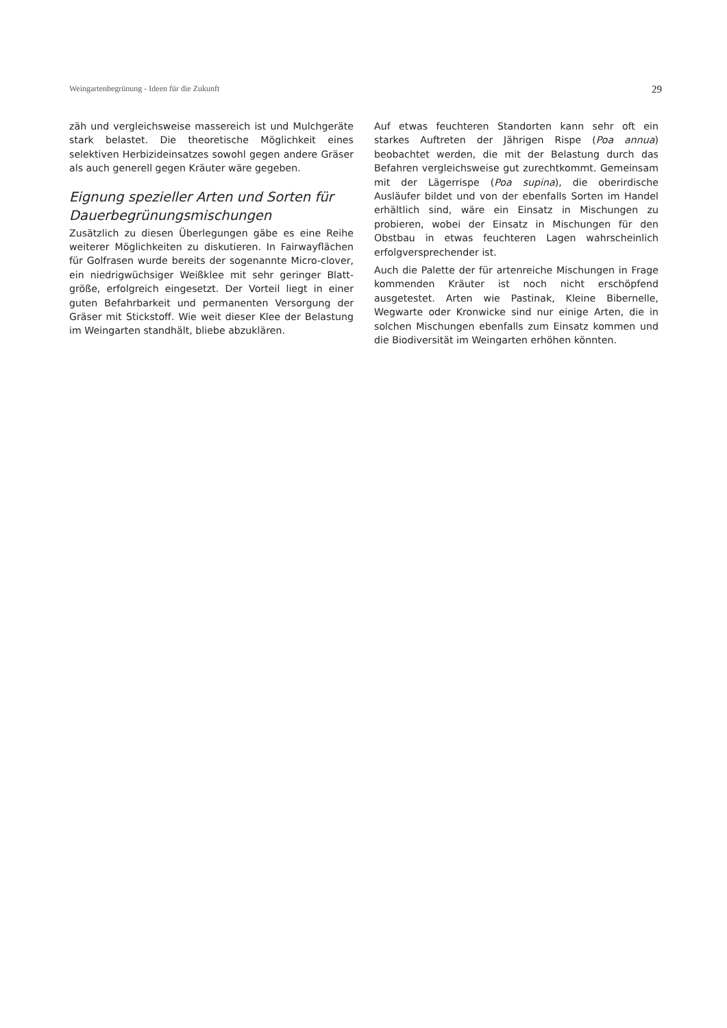Weingartenbegrünung - Ideen für die Zukunft 29
zäh und vergleichsweise massereich ist und Mulchgeräte stark belastet. Die theoretische Möglichkeit eines selektiven Herbizideinsatzes sowohl gegen andere Gräser als auch generell gegen Kräuter wäre gegeben.
Eignung spezieller Arten und Sorten für Dauerbegrünungsmischungen
Zusätzlich zu diesen Überlegungen gäbe es eine Reihe weiterer Möglichkeiten zu diskutieren. In Fairwayflächen für Golfrasen wurde bereits der sogenannte Micro-clover, ein niedrigwüchsiger Weißklee mit sehr geringer Blatt-größe, erfolgreich eingesetzt. Der Vorteil liegt in einer guten Befahrbarkeit und permanenten Versorgung der Gräser mit Stickstoff. Wie weit dieser Klee der Belastung im Weingarten standhält, bliebe abzuklären.
Auf etwas feuchteren Standorten kann sehr oft ein starkes Auftreten der Jährigen Rispe (Poa annua) beobachtet werden, die mit der Belastung durch das Befahren vergleichsweise gut zurechtkommt. Gemeinsam mit der Lägerrispe (Poa supina), die oberirdische Ausläufer bildet und von der ebenfalls Sorten im Handel erhältlich sind, wäre ein Einsatz in Mischungen zu probieren, wobei der Einsatz in Mischungen für den Obstbau in etwas feuchteren Lagen wahrscheinlich erfolgversprechender ist.
Auch die Palette der für artenreiche Mischungen in Frage kommenden Kräuter ist noch nicht erschöpfend ausgetestet. Arten wie Pastinak, Kleine Bibernelle, Wegwarte oder Kronwicke sind nur einige Arten, die in solchen Mischungen ebenfalls zum Einsatz kommen und die Biodiversität im Weingarten erhöhen könnten.